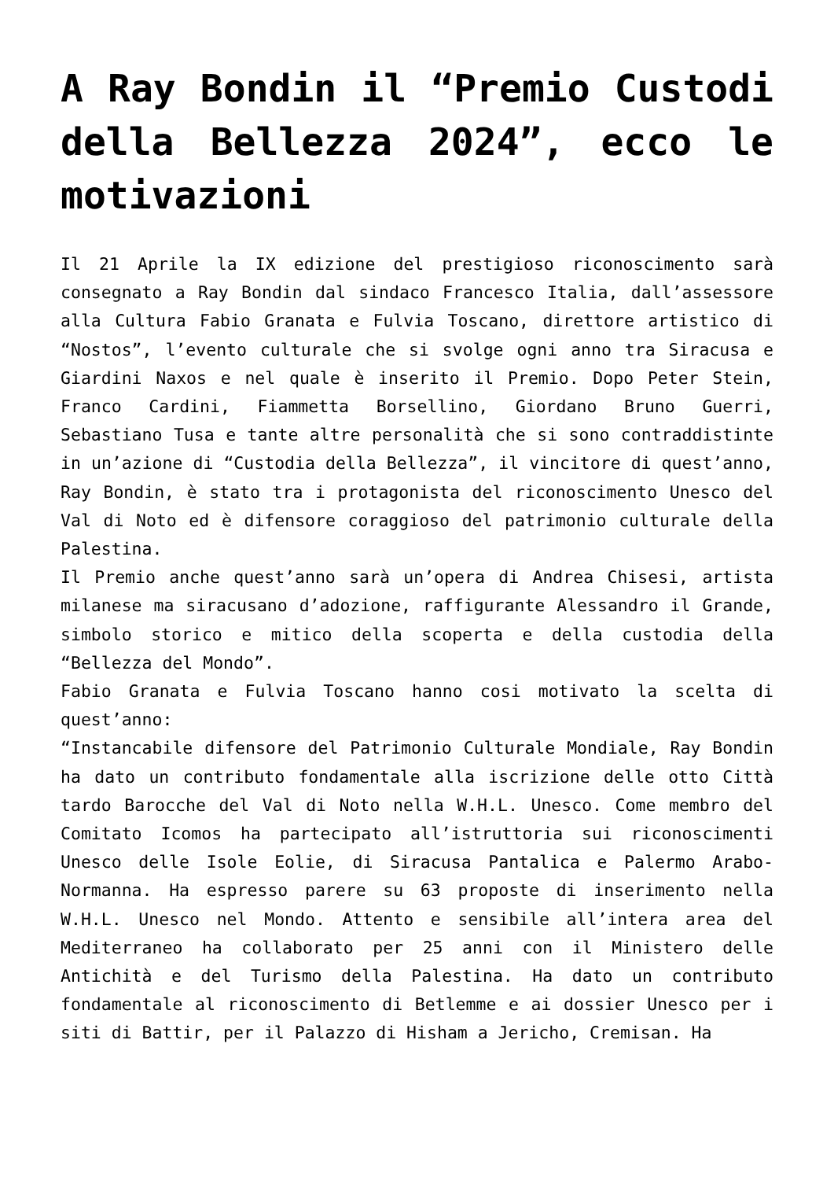A Ray Bondin il “Premio Custodi della Bellezza 2024”, ecco le motivazioni
Il 21 Aprile la IX edizione del prestigioso riconoscimento sarà consegnato a Ray Bondin dal sindaco Francesco Italia, dall’assessore alla Cultura Fabio Granata e Fulvia Toscano, direttore artistico di “Nostos”, l’evento culturale che si svolge ogni anno tra Siracusa e Giardini Naxos e nel quale è inserito il Premio. Dopo Peter Stein, Franco Cardini, Fiammetta Borsellino, Giordano Bruno Guerri, Sebastiano Tusa e tante altre personalità che si sono contraddistinte in un’azione di “Custodia della Bellezza”, il vincitore di quest’anno, Ray Bondin, è stato tra i protagonista del riconoscimento Unesco del Val di Noto ed è difensore coraggioso del patrimonio culturale della Palestina.
Il Premio anche quest’anno sarà un’opera di Andrea Chisesi, artista milanese ma siracusano d’adozione, raffigurante Alessandro il Grande, simbolo storico e mitico della scoperta e della custodia della “Bellezza del Mondo”.
Fabio Granata e Fulvia Toscano hanno cosi motivato la scelta di quest’anno:
“Instancabile difensore del Patrimonio Culturale Mondiale, Ray Bondin ha dato un contributo fondamentale alla iscrizione delle otto Città tardo Barocche del Val di Noto nella W.H.L. Unesco. Come membro del Comitato Icomos ha partecipato all’istruttoria sui riconoscimenti Unesco delle Isole Eolie, di Siracusa Pantalica e Palermo Arabo-Normanna. Ha espresso parere su 63 proposte di inserimento nella W.H.L. Unesco nel Mondo. Attento e sensibile all’intera area del Mediterraneo ha collaborato per 25 anni con il Ministero delle Antichità e del Turismo della Palestina. Ha dato un contributo fondamentale al riconoscimento di Betlemme e ai dossier Unesco per i siti di Battir, per il Palazzo di Hisham a Jericho, Cremisan. Ha